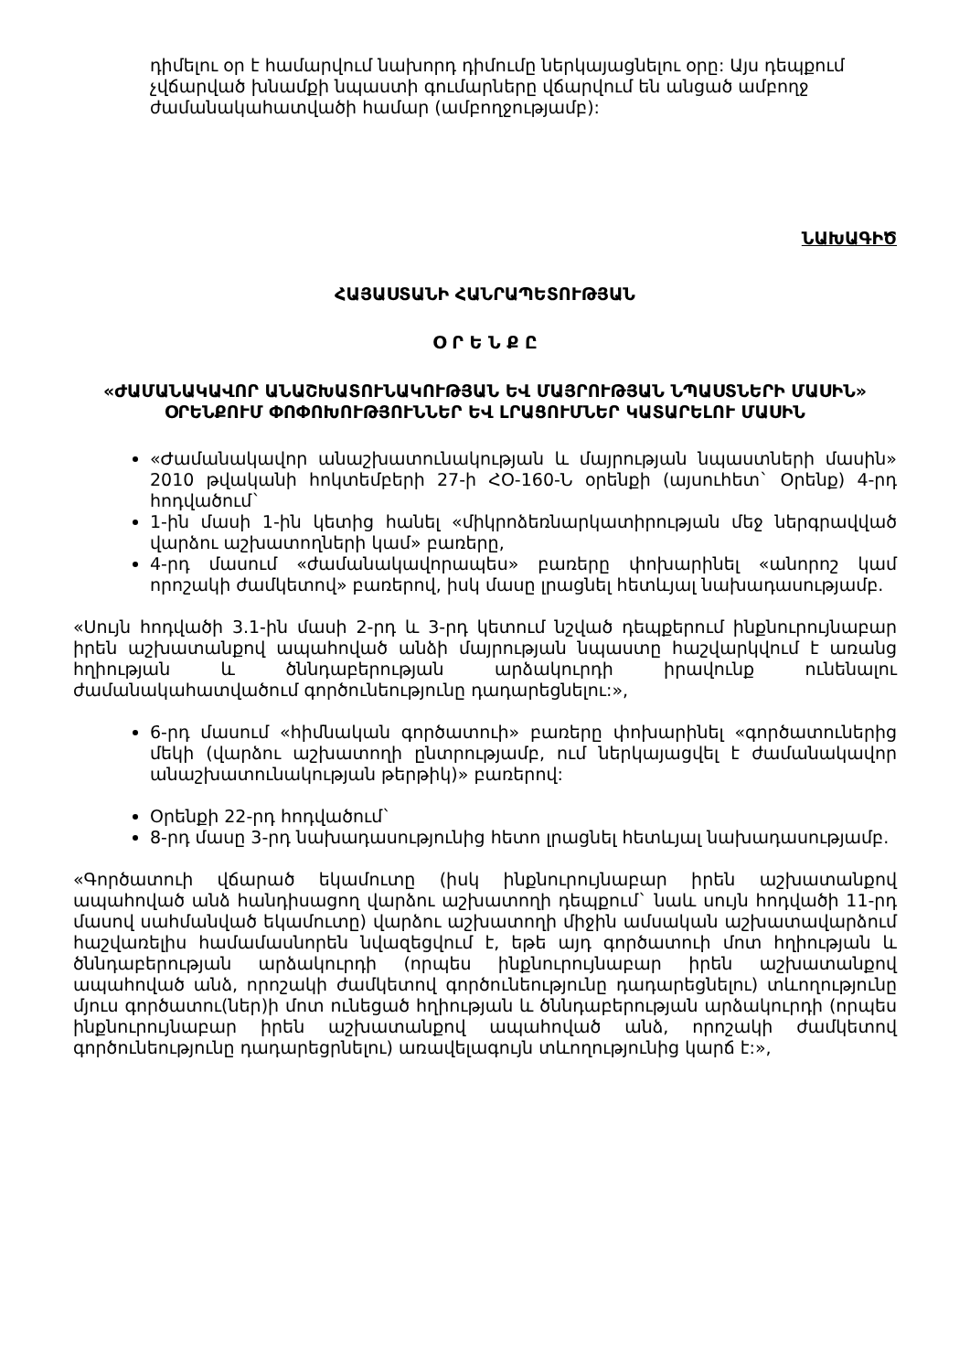դիմելու օր է համարվում նախորդ դիմումը ներկայացնելու օրը: Այս դեպքում չվճարված խնամքի նպաստի գումարները վճարվում են անցած ամբողջ ժամանակահատվածի համար (ամբողջությամբ):
ՆԱԽԱԳԻԾ
ՀԱՅԱՍՏԱՆԻ ՀԱՆՐԱՊԵՏՈՒԹՅԱՆ
Օ Ր Ե Ն Ք Ը
«ԺԱՄԱՆԱԿԱՎՈՐ ԱՆԱՇԽԱՏՈՒՆԱԿՈՒԹՅԱՆ ԵՎ ՄԱՅՐՈՒԹՅԱՆ ՆՊԱՍՏՆԵՐԻ ՄԱՍԻՆ» ՕՐԵՆՔՈՒՄ ՓՈՓՈԽՈՒԹՅՈՒՆՆԵՐ ԵՎ ԼՐԱՑՈՒՄՆԵՐ ԿԱՏԱՐԵԼՈՒ ՄԱՍԻՆ
«Ժամանակավոր անաշխատունակության և մայրության նպաստների մասին» 2010 թվականի հոկտեմբերի 27-ի ՀՕ-160-Ն օրենքի (այսուհետ` Օրենք) 4-րդ հոդվածում`
1-ին մասի 1-ին կետից հանել «միկրոձեռնարկատիրության մեջ ներգրավված վարձու աշխատողների կամ» բառերը,
4-րդ մասում «ժամանակավորապես» բառերը փոխարինել «անորոշ կամ որոշակի ժամկետով» բառերով, իսկ մասը լրացնել հետևյալ նախադասությամբ.
«Սույն հոդվածի 3.1-ին մասի 2-րդ և 3-րդ կետում նշված դեպքերում ինքնուրույնաբար իրեն աշխատանքով ապահոված անձի մայրության նպաստը հաշվարկվում է առանց հղիության և ծննդաբերության արձակուրդի իրավունք ունենալու ժամանակահատվածում գործունեությունը դադարեցնելու:»,
6-րդ մասում «հիմնական գործատուի» բառերը փոխարինել «գործատուներից մեկի (վարձու աշխատողի ընտրությամբ, ում ներկայացվել է ժամանակավոր անաշխատունակության թերթիկ)» բառերով:
Օրենքի 22-րդ հոդվածում`
8-րդ մասը 3-րդ նախադասությունից հետո լրացնել հետևյալ նախադասությամբ.
«Գործատուի վճարած եկամուտը (իսկ ինքնուրույնաբար իրեն աշխատանքով ապահոված անձ հանդիսացող վարձու աշխատողի դեպքում` նաև սույն հոդվածի 11-րդ մասով սահմանված եկամուտը) վարձու աշխատողի միջին ամսական աշխատավարձում հաշվառելիս համամասնորեն նվազեցվում է, եթե այդ գործատուի մոտ հղիության և ծննդաբերության արձակուրդի (որպես ինքնուրույնաբար իրեն աշխատանքով ապահոված անձ, որոշակի ժամկետով գործունեությունը դադարեցնելու) տևողությունը մյուս գործատու(ներ)ի մոտ ունեցած հղիության և ծննդաբերության արձակուրդի (որպես ինքնուրույնաբար իրեն աշխատանքով ապահոված անձ, որոշակի ժամկետով գործունեությունը դադարեցրնելու) առավելագույն տևողությունից կարճ է:»,